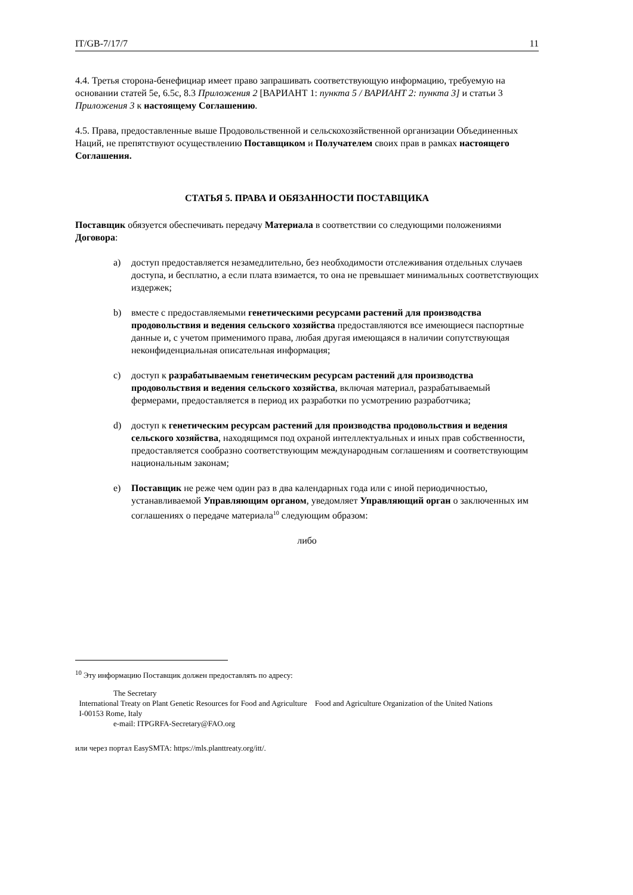IT/GB-7/17/7 11
4.4. Третья сторона-бенефициар имеет право запрашивать соответствующую информацию, требуемую на основании статей 5е, 6.5с, 8.3 Приложения 2 [ВАРИАНТ 1: пункта 5 / ВАРИАНТ 2: пункта 3] и статьи 3 Приложения 3 к настоящему Соглашению.
4.5. Права, предоставленные выше Продовольственной и сельскохозяйственной организации Объединенных Наций, не препятствуют осуществлению Поставщиком и Получателем своих прав в рамках настоящего Соглашения.
СТАТЬЯ 5. ПРАВА И ОБЯЗАННОСТИ ПОСТАВЩИКА
Поставщик обязуется обеспечивать передачу Материала в соответствии со следующими положениями Договора:
a) доступ предоставляется незамедлительно, без необходимости отслеживания отдельных случаев доступа, и бесплатно, а если плата взимается, то она не превышает минимальных соответствующих издержек;
b) вместе с предоставляемыми генетическими ресурсами растений для производства продовольствия и ведения сельского хозяйства предоставляются все имеющиеся паспортные данные и, с учетом применимого права, любая другая имеющаяся в наличии сопутствующая неконфиденциальная описательная информация;
c) доступ к разрабатываемым генетическим ресурсам растений для производства продовольствия и ведения сельского хозяйства, включая материал, разрабатываемый фермерами, предоставляется в период их разработки по усмотрению разработчика;
d) доступ к генетическим ресурсам растений для производства продовольствия и ведения сельского хозяйства, находящимся под охраной интеллектуальных и иных прав собственности, предоставляется сообразно соответствующим международным соглашениям и соответствующим национальным законам;
e) Поставщик не реже чем один раз в два календарных года или с иной периодичностью, устанавливаемой Управляющим органом, уведомляет Управляющий орган о заключенных им соглашениях о передаче материала<sup>10</sup> следующим образом:
либо
<sup>10</sup> Эту информацию Поставщик должен предоставлять по адресу:
The Secretary
International Treaty on Plant Genetic Resources for Food and Agriculture Food and Agriculture Organization of the United Nations
I-00153 Rome, Italy
e-mail: ITPGRFA-Secretary@FAO.org
или через портал EasySMTA: https://mls.planttreaty.org/itt/.